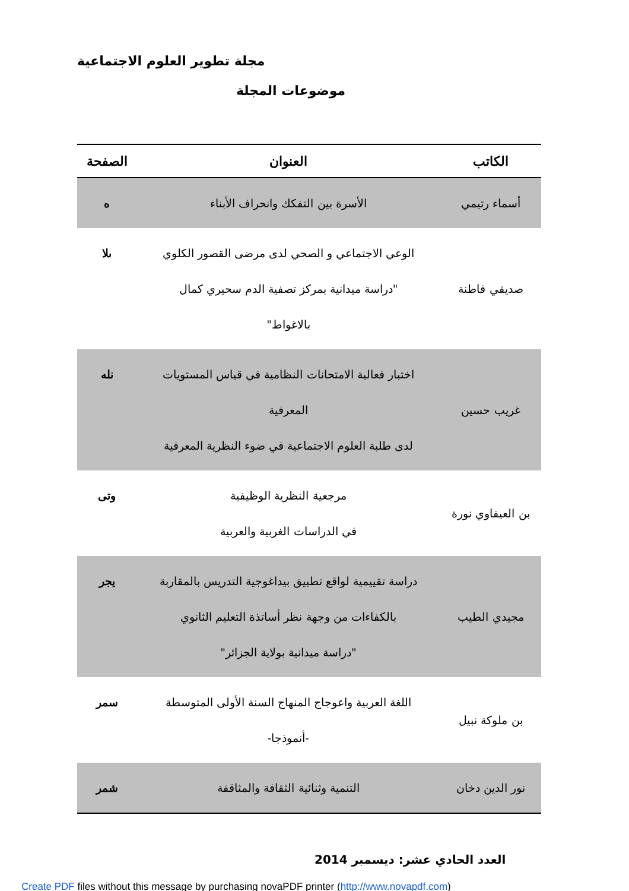مجلة تطوير العلوم الاجتماعية
موضوعات المجلة
| الكاتب | العنوان | الصفحة |
| --- | --- | --- |
| أسماء رتيمي | الأسرة بين التفكك وانحراف الأبناء | ه |
| صديقي فاطنة | الوعي الاجتماعي و الصحي لدى مرضى القصور الكلوي "دراسة ميدانية بمركز تصفية الدم سحيري كمال بالاغواط" | ىلا |
| غريب حسين | اختبار فعالية الامتحانات النظامية في قياس المستويات المعرفية لدى طلبة العلوم الاجتماعية في ضوء النظرية المعرفية | نله |
| بن العيفاوي نورة | مرجعية النظرية الوظيفية في الدراسات الغربية والعربية | وتى |
| مجيدي الطيب | دراسة تقييمية لواقع تطبيق بيداغوجية التدريس بالمقاربة بالكفاءات من وجهة نظر أساتذة التعليم الثانوي "دراسة ميدانية بولاية الجزائر" | يجر |
| بن ملوكة نبيل | اللغة العربية واعوجاج المنهاج السنة الأولى المتوسطة -أنموذجا- | سمر |
| نور الدين دخان | التنمية وثنائية الثقافة والمثاقفة | شمر |
العدد الحادي عشر: ديسمبر 2014
Create PDF files without this message by purchasing novaPDF printer (http://www.novapdf.com)